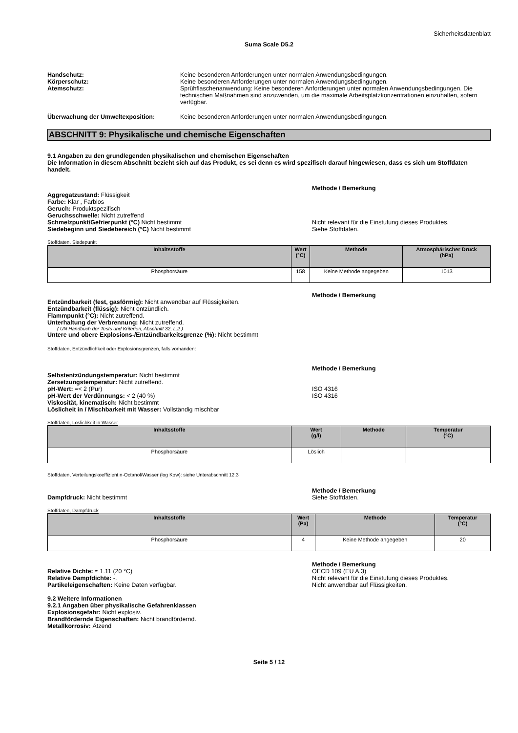Sicherheitsdatenblatt
Suma Scale D5.2
Handschutz: Keine besonderen Anforderungen unter normalen Anwendungsbedingungen.
Körperschutz: Keine besonderen Anforderungen unter normalen Anwendungsbedingungen.
Atemschutz: Sprühflaschenanwendung: Keine besonderen Anforderungen unter normalen Anwendungsbedingungen. Die technischen Maßnahmen sind anzuwenden, um die maximale Arbeitsplatzkonzentrationen einzuhalten, sofern verfügbar.
Überwachung der Umweltexposition: Keine besonderen Anforderungen unter normalen Anwendungsbedingungen.
ABSCHNITT 9: Physikalische und chemische Eigenschaften
9.1 Angaben zu den grundlegenden physikalischen und chemischen Eigenschaften
Die Information in diesem Abschnitt bezieht sich auf das Produkt, es sei denn es wird spezifisch darauf hingewiesen, dass es sich um Stoffdaten handelt.
Methode / Bemerkung
Aggregatzustand: Flüssigkeit
Farbe: Klar , Farblos
Geruch: Produktspezifisch
Geruchsschwelle: Nicht zutreffend
Schmelzpunkt/Gefrierpunkt (°C) Nicht bestimmt Nicht relevant für die Einstufung dieses Produktes.
Siedebeginn und Siedebereich (°C) Nicht bestimmt Siehe Stoffdaten.
Stoffdaten, Siedepunkt
| Inhaltsstoffe | Wert (°C) | Methode | Atmosphärischer Druck (hPa) |
| --- | --- | --- | --- |
| Phosphorsäure | 158 | Keine Methode angegeben | 1013 |
Methode / Bemerkung
Entzündbarkeit (fest, gasförmig): Nicht anwendbar auf Flüssigkeiten.
Entzündbarkeit (flüssig): Nicht entzündlich.
Flammpunkt (°C): Nicht zutreffend.
Unterhaltung der Verbrennung: Nicht zutreffend.
( UN Handbuch der Tests und Kriterien, Abschnitt 32, L.2 )
Untere und obere Explosions-/Entzündbarkeitsgrenze (%): Nicht bestimmt
Stoffdaten, Entzündlichkeit oder Explosionsgrenzen, falls vorhanden:
Methode / Bemerkung
Selbstentzündungstemperatur: Nicht bestimmt
Zersetzungstemperatur: Nicht zutreffend.
pH-Wert: =< 2 (Pur) ISO 4316
pH-Wert der Verdünnungs: < 2 (40 %) ISO 4316
Viskosität, kinematisch: Nicht bestimmt
Löslicheit in / Mischbarkeit mit Wasser: Vollständig mischbar
Stoffdaten, Löslichkeit in Wasser
| Inhaltsstoffe | Wert (g/l) | Methode | Temperatur (°C) |
| --- | --- | --- | --- |
| Phosphorsäure | Löslich | | |
Stoffdaten, Verteilungskoeffizient n-Octanol/Wasser (log Kow): siehe Unterabschnitt 12.3
Methode / Bemerkung
Dampfdruck: Nicht bestimmt Siehe Stoffdaten.
Stoffdaten, Dampfdruck
| Inhaltsstoffe | Wert (Pa) | Methode | Temperatur (°C) |
| --- | --- | --- | --- |
| Phosphorsäure | 4 | Keine Methode angegeben | 20 |
Methode / Bemerkung
Relative Dichte: ≈ 1.11 (20 °C) OECD 109 (EU A.3)
Relative Dampfdichte: -. Nicht relevant für die Einstufung dieses Produktes.
Partikeleigenschaften: Keine Daten verfügbar. Nicht anwendbar auf Flüssigkeiten.
9.2 Weitere Informationen
9.2.1 Angaben über physikalische Gefahrenklassen
Explosionsgefahr: Nicht explosiv.
Brandfördernde Eigenschaften: Nicht brandfördernd.
Metallkorrosiv: Ätzend
Seite 5 / 12